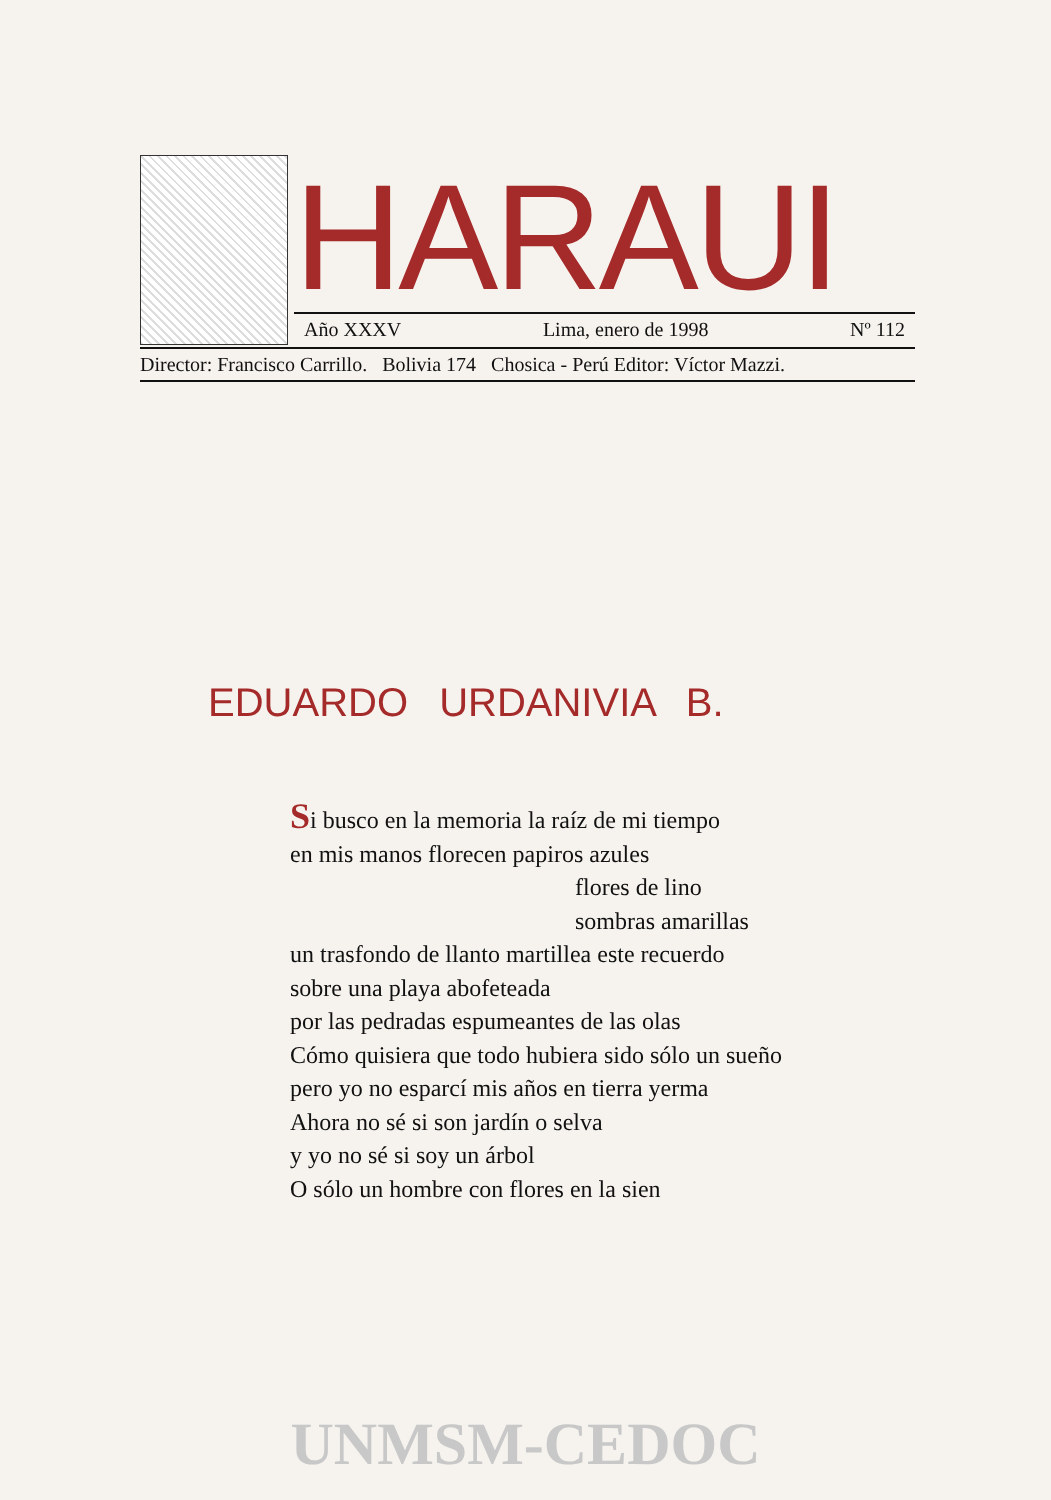HARAUI
Año XXXV Lima, enero de 1998 Nº 112
Director: Francisco Carrillo. Bolivia 174 Chosica - Perú Editor: Víctor Mazzi.
EDUARDO URDANIVIA B.
Si busco en la memoria la raíz de mi tiempo
en mis manos florecen papiros azules
flores de lino
sombras amarillas
un trasfondo de llanto martillea este recuerdo
sobre una playa abofeteada
por las pedradas espumeantes de las olas
Cómo quisiera que todo hubiera sido sólo un sueño
pero yo no esparcí mis años en tierra yerma
Ahora no sé si son jardín o selva
y yo no sé si soy un árbol
O sólo un hombre con flores en la sien
UNMSM-CEDOC